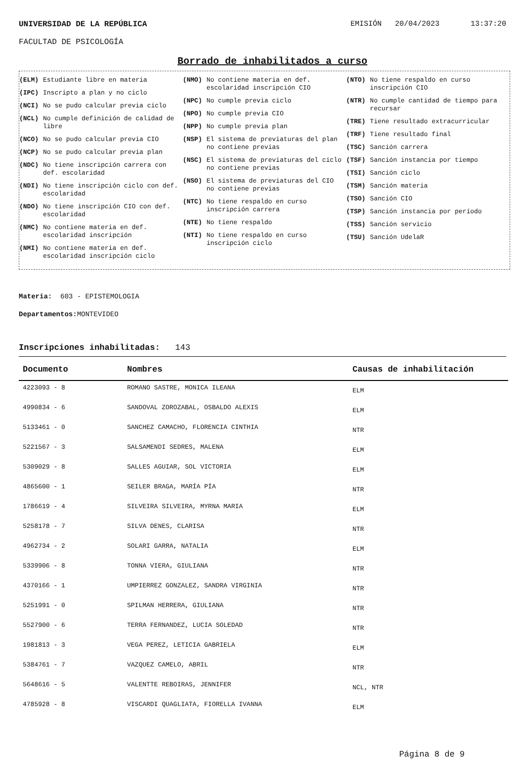UNIVERSIDAD DE LA REPÚBLICA EMISIÓN 20/04/2023 13:37:20
FACULTAD DE PSICOLOGÍA
Borrado de inhabilitados a curso
(ELM) Estudiante libre en materia
(IPC) Inscripto a plan y no ciclo
(NCI) No se pudo calcular previa ciclo
(NCL) No cumple definición de calidad de libre
(NCO) No se pudo calcular previa CIO
(NCP) No se pudo calcular previa plan
(NDC) No tiene inscripción carrera con def. escolaridad
(NDI) No tiene inscripción ciclo con def. escolaridad
(NDO) No tiene inscripción CIO con def. escolaridad
(NMC) No contiene materia en def. escolaridad inscripción
(NMI) No contiene materia en def. escolaridad inscripción ciclo
(NMO) No contiene materia en def. escolaridad inscripción CIO
(NPC) No cumple previa ciclo
(NPO) No cumple previa CIO
(NPP) No cumple previa plan
(NSP) El sistema de previaturas del plan no contiene previas
(NSC) El sistema de previaturas del ciclo no contiene previas
(NSO) El sistema de previaturas del CIO no contiene previas
(NTC) No tiene respaldo en curso inscripción carrera
(NTE) No tiene respaldo
(NTI) No tiene respaldo en curso inscripción ciclo
(NTO) No tiene respaldo en curso inscripción CIO
(NTR) No cumple cantidad de tiempo para recursar
(TRE) Tiene resultado extracurricular
(TRF) Tiene resultado final
(TSC) Sanción carrera
(TSF) Sanción instancia por tiempo
(TSI) Sanción ciclo
(TSM) Sanción materia
(TSO) Sanción CIO
(TSP) Sanción instancia por período
(TSS) Sanción servicio
(TSU) Sanción UdelaR
Materia: 603 - EPISTEMOLOGIA
Departamentos: MONTEVIDEO
Inscripciones inhabilitadas: 143
| Documento | Nombres | Causas de inhabilitación |
| --- | --- | --- |
| 4223093 - 8 | ROMANO SASTRE, MONICA ILEANA | ELM |
| 4990834 - 6 | SANDOVAL ZOROZABAL, OSBALDO ALEXIS | ELM |
| 5133461 - 0 | SANCHEZ CAMACHO, FLORENCIA CINTHIA | NTR |
| 5221567 - 3 | SALSAMENDI SEDRES, MALENA | ELM |
| 5309029 - 8 | SALLES AGUIAR, SOL VICTORIA | ELM |
| 4865600 - 1 | SEILER BRAGA, MARÍA PÍA | NTR |
| 1786619 - 4 | SILVEIRA SILVEIRA, MYRNA MARIA | ELM |
| 5258178 - 7 | SILVA DENES, CLARISA | NTR |
| 4962734 - 2 | SOLARI GARRA, NATALIA | ELM |
| 5339906 - 8 | TONNA VIERA, GIULIANA | NTR |
| 4370166 - 1 | UMPIERREZ GONZALEZ, SANDRA VIRGINIA | NTR |
| 5251991 - 0 | SPILMAN HERRERA, GIULIANA | NTR |
| 5527900 - 6 | TERRA FERNANDEZ, LUCIA SOLEDAD | NTR |
| 1981813 - 3 | VEGA PEREZ, LETICIA GABRIELA | ELM |
| 5384761 - 7 | VAZQUEZ CAMELO, ABRIL | NTR |
| 5648616 - 5 | VALENTTE REBOIRAS, JENNIFER | NCL, NTR |
| 4785928 - 8 | VISCARDI QUAGLIATA, FIORELLA IVANNA | ELM |
Página 8 de 9